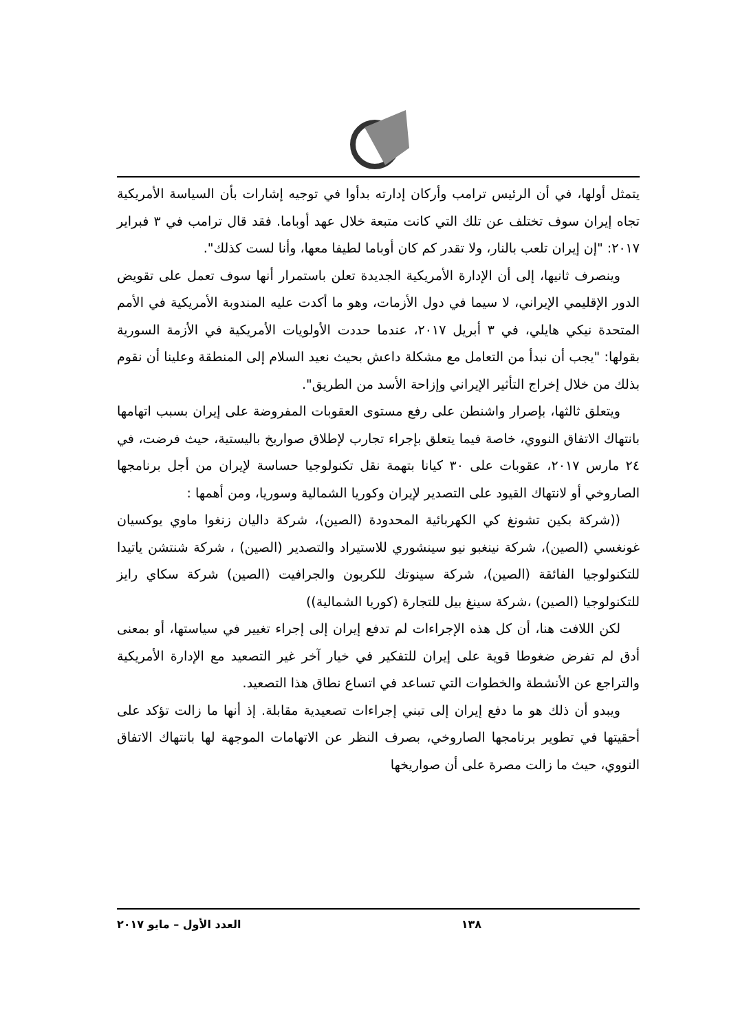يتمثل أولها، في أن الرئيس ترامب وأركان إدارته بدأوا في توجيه إشارات بأن السياسة الأمريكية تجاه إيران سوف تختلف عن تلك التي كانت متبعة خلال عهد أوباما. فقد قال ترامب في ٣ فبراير ٢٠١٧: "إن إيران تلعب بالنار، ولا تقدر كم كان أوباما لطيفا معها، وأنا لست كذلك".
وينصرف ثانيها، إلى أن الإدارة الأمريكية الجديدة تعلن باستمرار أنها سوف تعمل على تقويض الدور الإقليمي الإيراني، لا سيما في دول الأزمات، وهو ما أكدت عليه المندوبة الأمريكية في الأمم المتحدة نيكي هايلي، في ٣ أبريل ٢٠١٧، عندما حددت الأولويات الأمريكية في الأزمة السورية بقولها: "يجب أن نبدأ من التعامل مع مشكلة داعش بحيث نعيد السلام إلى المنطقة وعلينا أن نقوم بذلك من خلال إخراج التأثير الإيراني وإزاحة الأسد من الطريق".
ويتعلق ثالثها، بإصرار واشنطن على رفع مستوى العقوبات المفروضة على إيران بسبب اتهامها بانتهاك الاتفاق النووي، خاصة فيما يتعلق بإجراء تجارب لإطلاق صواريخ باليستية، حيث فرضت، في ٢٤ مارس ٢٠١٧، عقوبات على ٣٠ كيانا بتهمة نقل تكنولوجيا حساسة لإيران من أجل برنامجها الصاروخي أو لانتهاك القيود على التصدير لإيران وكوريا الشمالية وسوريا، ومن أهمها :
((شركة بكين تشونغ كي الكهربائية المحدودة (الصين)، شركة داليان زنغوا ماوي يوكسيان غونغسي (الصين)، شركة نينغبو نيو سينشوري للاستيراد والتصدير (الصين) ، شركة شنتشن ياتيدا للتكنولوجيا الفائقة (الصين)، شركة سينوتك للكربون والجرافيت (الصين) شركة سكاي رايز للتكنولوجيا (الصين) ،شركة سينغ بيل للتجارة (كوريا الشمالية))
لكن اللافت هنا، أن كل هذه الإجراءات لم تدفع إيران إلى إجراء تغيير في سياستها، أو بمعنى أدق لم تفرض ضغوطا قوية على إيران للتفكير في خيار آخر غير التصعيد مع الإدارة الأمريكية والتراجع عن الأنشطة والخطوات التي تساعد في اتساع نطاق هذا التصعيد.
ويبدو أن ذلك هو ما دفع إيران إلى تبني إجراءات تصعيدية مقابلة. إذ أنها ما زالت تؤكد على أحقيتها في تطوير برنامجها الصاروخي، بصرف النظر عن الاتهامات الموجهة لها بانتهاك الاتفاق النووي، حيث ما زالت مصرة على أن صواريخها
١٣٨ العدد الأول – مايو ٢٠١٧